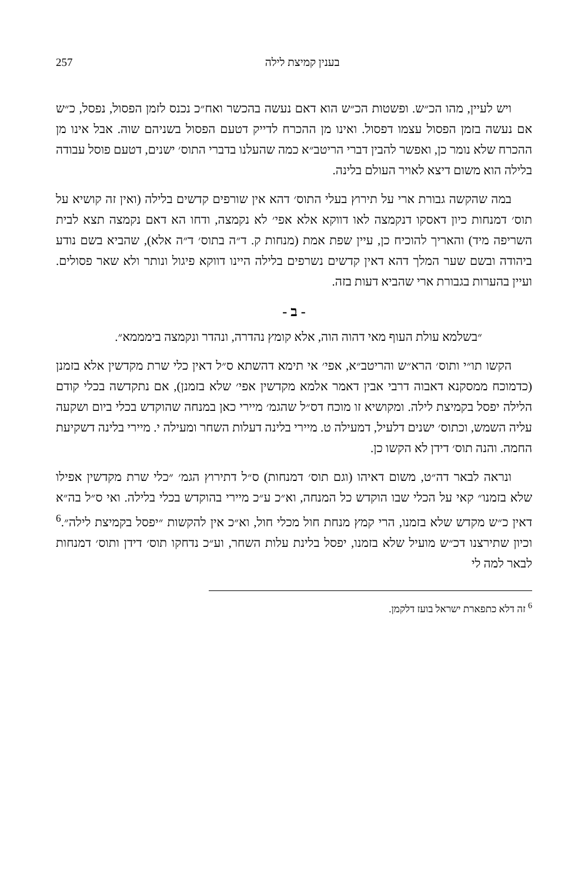בענין קמיצת לילה 257
ויש לעיין, מהו הכ״ש. ופשטות הכ״ש הוא דאם נעשה בהכשר ואח״כ נכנס לזמן הפסול, נפסל, כ״ש אם נעשה בזמן הפסול עצמו דפסול. ואינו מן ההכרח לדייק דטעם הפסול בשניהם שוה. אבל אינו מן ההכרח שלא נומר כן, ואפשר להבין דברי הריטב״א כמה שהעלנו בדברי התוס׳ ישנים, דטעם פוסל עבודה בלילה הוא משום דיצא לאויר העולם בלינה.
במה שהקשה גבורת ארי על תירוץ בעלי התוס׳ דהא אין שורפים קדשים בלילה (ואין זה קושיא על תוס׳ דמנחות כיון דאסקו דנקמצה לאו דווקא אלא אפי׳ לא נקמצה, ודחו הא דאם נקמצה תצא לבית השריפה מיד) והאריך להוכיח כן, עיין שפת אמת (מנחות ק. ד״ה בתוס׳ ד״ה אלא), שהביא בשם נודע ביהודה ובשם שער המלך דהא דאין קדשים נשרפים בלילה היינו דווקא פיגול ונותר ולא שאר פסולים. ועיין בהערות בגבורת ארי שהביא דעות בזה.
- ב -
״בשלמא עולת העוף מאי דהוה הוה, אלא קומץ נהדרה, ונהדר ונקמצה בימממא״.
הקשו תו״י ותוס׳ הרא״ש והריטב״א, אפי׳ אי תימא דהשתא ס״ל דאין כלי שרת מקדשין אלא בזמנן (כדמוכח ממסקנא דאבוה דרבי אבין דאמר אלמא מקדשין אפי׳ שלא בזמנן), אם נתקדשה בכלי קודם הלילה יפסל בקמיצת לילה. ומקושיא זו מוכח דס״ל שהגמ׳ מיירי כאן במנחה שהוקדש בכלי ביום ושקעה עליה השמש, וכתוס׳ ישנים דלעיל, דמעילה ט. מיירי בלינה דעלות השחר ומעילה י. מיירי בלינה דשקיעת החמה. והנה תוס׳ דידן לא הקשו כן.
ונראה לבאר דה״ט, משום דאיהו (וגם תוס׳ דמנחות) ס״ל דתירוץ הגמ׳ ״כלי שרת מקדשין אפילו שלא בזמנו״ קאי על הכלי שבו הוקדש כל המנחה, וא״כ ע״כ מיירי בהוקדש בכלי בלילה. ואי ס״ל בה״א דאין כ״ש מקדש שלא בזמנו, הרי קמץ מנחת חול מכלי חול, וא״כ אין להקשות ״יפסל בקמיצת לילה״.<sup>6</sup> וכיון שתירצנו דכ״ש מועיל שלא בזמנו, יפסל בלינת עלות השחר, וע״כ נדחקו תוס׳ דידן ותוס׳ דמנחות לבאר למה לי
<sup>6</sup> זה דלא כתפארת ישראל בועז דלקמן.